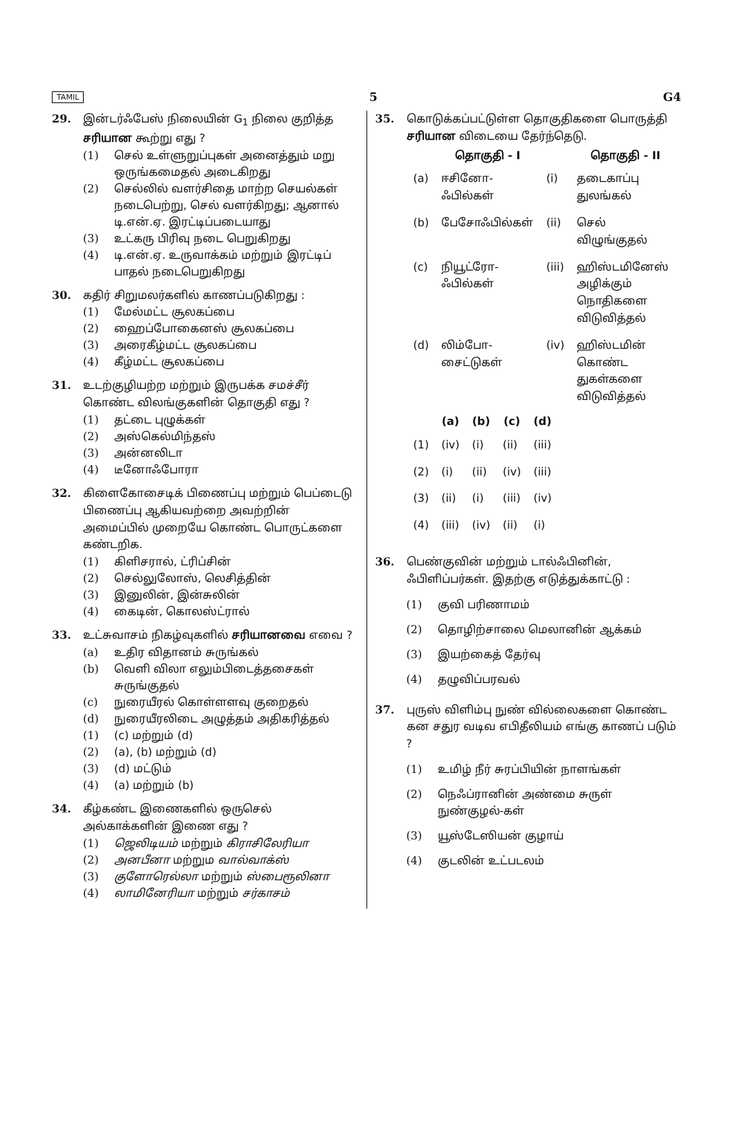TAMIL 5 G4
29. இன்டர்ஃபேஸ் நிலையின் G<sub>1</sub> நிலை குறித்த சரியான கூற்று எது ?
(1) செல் உள்ளுறுப்புகள் அனைத்தும் மறு ஒருங்கமைதல் அடைகிறது
(2) செல்லில் வளர்சிதை மாற்ற செயல்கள் நடைபெற்று, செல் வளர்கிறது; ஆனால் டி.என்.ஏ. இரட்டிப்படையாது
(3) உட்கரு பிரிவு நடை பெறுகிறது
(4) டி.என்.ஏ. உருவாக்கம் மற்றும் இரட்டிப் பாதல் நடைபெறுகிறது
30. கதிர் சிறுமலர்களில் காணப்படுகிறது :
(1) மேல்மட்ட சூலகப்பை
(2) ஹைப்போகைனஸ் சூலகப்பை
(3) அரைகீழ்மட்ட சூலகப்பை
(4) கீழ்மட்ட சூலகப்பை
31. உடற்குழியற்ற மற்றும் இருபக்க சமச்சீர் கொண்ட விலங்குகளின் தொகுதி எது ?
(1) தட்டை புழுக்கள்
(2) அஸ்கெல்மிந்தஸ்
(3) அன்னலிடா
(4) டீனோஃபோரா
32. கிளைகோசைடிக் பிணைப்பு மற்றும் பெப்டைடு பிணைப்பு ஆகியவற்றை அவற்றின் அமைப்பில் முறையே கொண்ட பொருட்களை கண்டறிக.
(1) கிளிசரால், ட்ரிப்சின்
(2) செல்லுலோஸ், லெசித்தின்
(3) இனுலின், இன்சுலின்
(4) கைடின், கொலஸ்ட்ரால்
33. உட்சுவாசம் நிகழ்வுகளில் சரியானவை எவை ?
(a) உதிர விதானம் சுருங்கல்
(b) வெளி விலா எலும்பிடைத்தசைகள் சுருங்குதல்
(c) நுரையீரல் கொள்ளளவு குறைதல்
(d) நுரையீரலிடை அழுத்தம் அதிகரித்தல்
(1) (c) மற்றும் (d)
(2) (a), (b) மற்றும் (d)
(3) (d) மட்டும்
(4) (a) மற்றும் (b)
34. கீழ்கண்ட இணைகளில் ஒருசெல் அல்காக்களின் இணை எது ?
(1) ஜெலிடியம் மற்றும் கிராசிலேரியா
(2) அனபீனா மற்றும வால்வாக்ஸ்
(3) குளோரெல்லா மற்றும் ஸ்பைரூலினா
(4) லாமினேரியா மற்றும் சர்காசம்
35. கொடுக்கப்பட்டுள்ள தொகுதிகளை பொருத்தி சரியான விடையை தேர்ந்தெடு.
| | தொகுதி - I | | தொகுதி - II |
| --- | --- | --- | --- |
| (a) | ஈசினோ-ஃபில்கள் | (i) | தடைகாப்பு துலங்கல் |
| (b) | பேசோஃபில்கள் | (ii) | செல் விழுங்குதல் |
| (c) | நியூட்ரோ-ஃபில்கள் | (iii) | ஹிஸ்டமினேஸ் அழிக்கும் நொதிகளை விடுவித்தல் |
| (d) | லிம்போ-சைட்டுகள் | (iv) | ஹிஸ்டமின் கொண்ட துகள்களை விடுவித்தல் |
| | (a) | (b) | (c) | (d) |
| --- | --- | --- | --- | --- |
| (1) | (iv) | (i) | (ii) | (iii) |
| (2) | (i) | (ii) | (iv) | (iii) |
| (3) | (ii) | (i) | (iii) | (iv) |
| (4) | (iii) | (iv) | (ii) | (i) |
36. பெண்குவின் மற்றும் டால்ஃபினின், ஃபிளிப்பர்கள். இதற்கு எடுத்துக்காட்டு :
(1) குவி பரிணாமம்
(2) தொழிற்சாலை மெலானின் ஆக்கம்
(3) இயற்கைத் தேர்வு
(4) தழுவிப்பரவல்
37. புருஸ் விளிம்பு நுண் வில்லைகளை கொண்ட கன சதுர வடிவ எபிதீலியம் எங்கு காணப் படும் ?
(1) உமிழ் நீர் சுரப்பியின் நாளங்கள்
(2) நெஃப்ரானின் அண்மை சுருள் நுண்குழல்-கள்
(3) யூஸ்டேஸியன் குழாய்
(4) குடலின் உட்படலம்